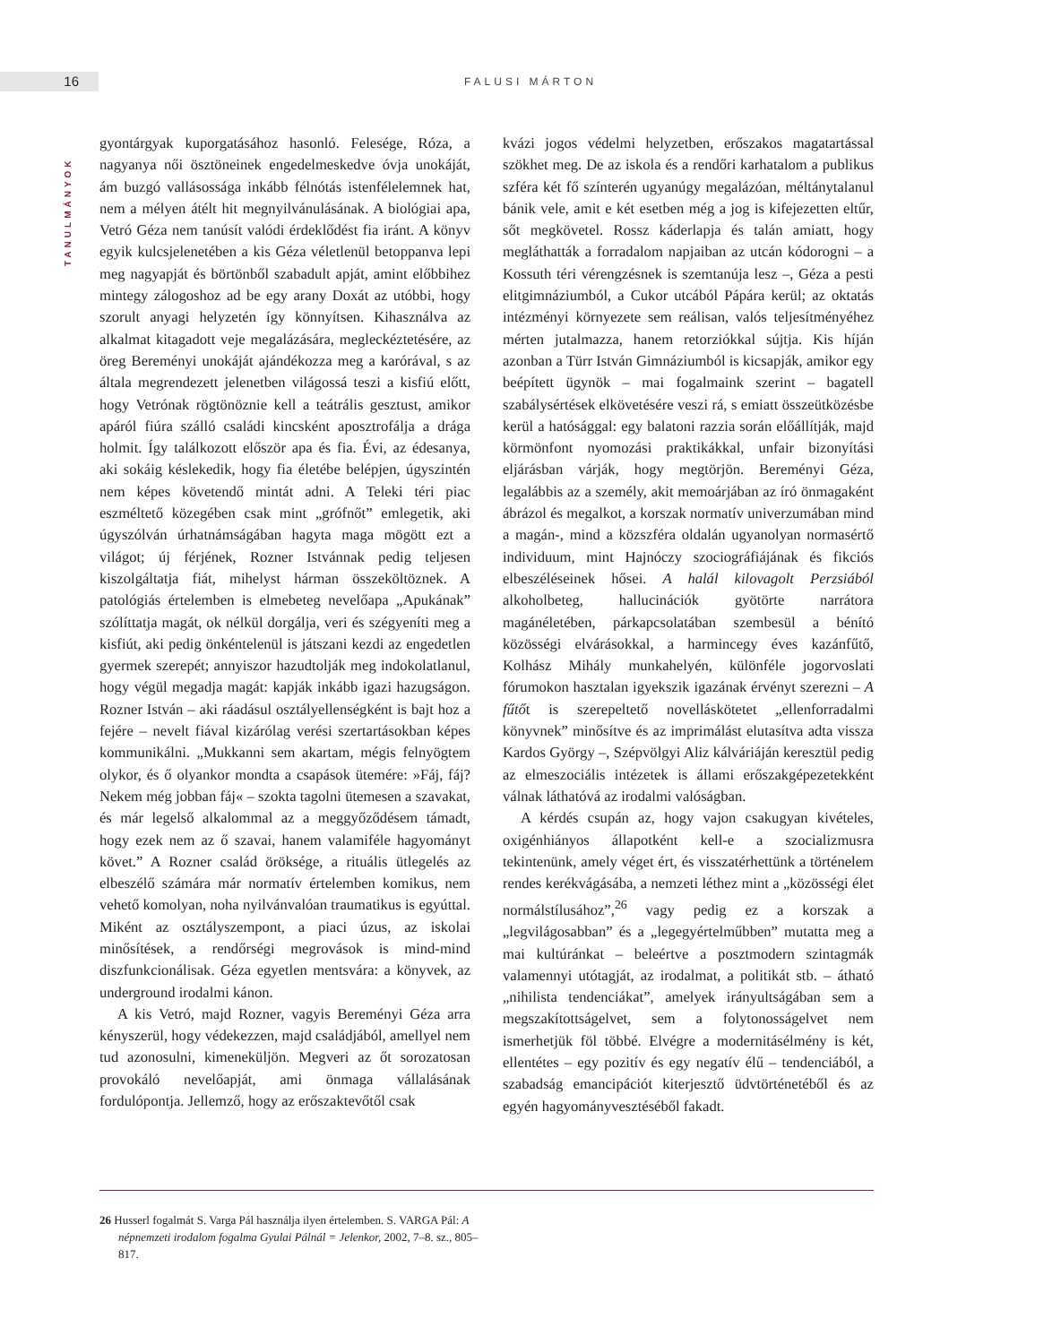16 FALUSI MÁRTON
TANULMÁNYOK
gyontárgyak kuporgatásához hasonló. Felesége, Róza, a nagyanya női ösztöneinek engedelmeskedve óvja unokáját, ám buzgó vallásossága inkább félnótás istenfélelemnek hat, nem a mélyen átélt hit megnyilvánulásának. A biológiai apa, Vetró Géza nem tanúsít valódi érdeklődést fia iránt. A könyv egyik kulcsjelenetében a kis Géza véletlenül betoppanva lepi meg nagyapját és börtönből szabadult apját, amint előbbihez mintegy zálogoshoz ad be egy arany Doxát az utóbbi, hogy szorult anyagi helyzetén így könnyítsen. Kihasználva az alkalmat kitagadott veje megalázására, megleckéztetésére, az öreg Bereményi unokáját ajándékozza meg a karórával, s az általa megrendezett jelenetben világossá teszi a kisfiú előtt, hogy Vetrónak rögtönöznie kell a teátrális gesztust, amikor apáról fiúra szálló családi kincsként aposztrofálja a drága holmit. Így találkozott először apa és fia. Évi, az édesanya, aki sokáig késlekedik, hogy fia életébe belépjen, úgyszintén nem képes követendő mintát adni. A Teleki téri piac eszméltető közegében csak mint „grófnőt” emlegetik, aki úgyszólván úrhatnámságában hagyta maga mögött ezt a világot; új férjének, Rozner Istvánnak pedig teljesen kiszolgáltatja fiát, mihelyst hárman összeköltöznek. A patológiás értelemben is elmebeteg nevelőapa „Apukának” szólíttatja magát, ok nélkül dorgálja, veri és szégyeníti meg a kisfiút, aki pedig önkéntelenül is játszani kezdi az engedetlen gyermek szerepét; annyiszor hazudtolják meg indokolatlanul, hogy végül megadja magát: kapják inkább igazi hazugságon. Rozner István – aki ráadásul osztályellenségként is bajt hoz a fejére – nevelt fiával kizárólag verési szertartásokban képes kommunikálni. „Mukkanni sem akartam, mégis felnyögtem olykor, és ő olyankor mondta a csapások ütemére: »Fáj, fáj? Nekem még jobban fáj« – szokta tagolni ütemesen a szavakat, és már legelső alkalommal az a meggyőződésem támadt, hogy ezek nem az ő szavai, hanem valamiféle hagyományt követ.” A Rozner család öröksége, a rituális ütlegelés az elbeszélő számára már normatív értelemben komikus, nem vehető komolyan, noha nyilvánvalóan traumatikus is egyúttal. Miként az osztályszempont, a piaci úzus, az iskolai minősítések, a rendőrségi megrovások is mind-mind diszfunkcionálisak. Géza egyetlen mentsvára: a könyvek, az underground irodalmi kánon.
A kis Vetró, majd Rozner, vagyis Bereményi Géza arra kényszerül, hogy védekezzen, majd családjából, amellyel nem tud azonosulni, kimeneküljön. Megveri az őt sorozatosan provokáló nevelőapját, ami önmaga vállalásának fordulópontja. Jellemző, hogy az erőszaktevőtől csak
kvázi jogos védelmi helyzetben, erőszakos magatartással szökhet meg. De az iskola és a rendőri karhatalom a publikus szféra két fő színterén ugyanúgy megalázóan, méltánytalanul bánik vele, amit e két esetben még a jog is kifejezetten eltűr, sőt megkövetel. Rossz káderlapja és talán amiatt, hogy megláthatták a forradalom napjaiban az utcán kódorogni – a Kossuth téri vérengzésnek is szemtanúja lesz –, Géza a pesti elitgimnáziumból, a Cukor utcából Pápára kerül; az oktatás intézményi környezete sem reálisan, valós teljesítményéhez mérten jutalmazza, hanem retorziókkal sújtja. Kis híján azonban a Türr István Gimnáziumból is kicsapják, amikor egy beépített ügynök – mai fogalmaink szerint – bagatell szabálysértések elkövetésére veszi rá, s emiatt összeütközésbe kerül a hatósággal: egy balatoni razzia során előállítják, majd körmönfont nyomozási praktikákkal, unfair bizonyítási eljárásban várják, hogy megtörjön. Bereményi Géza, legalábbis az a személy, akit memoárjában az író önmagaként ábrázol és megalkot, a korszak normatív univerzumában mind a magán-, mind a közszféra oldalán ugyanolyan normasértő individuum, mint Hajnóczy szociográfiájának és fikciós elbeszéléseinek hősei. A halál kilovagolt Perzsiából alkoholbeteg, hallucinációk gyötörte narrátora magánéletében, párkapcsolatában szembesül a bénító közösségi elvárásokkal, a harmincegy éves kazánfűtő, Kolhász Mihály munkahelyén, különféle jogorvoslati fórumokon hasztalan igyekszik igazának érvényt szerezni – A fűtőt is szerepeltető novelláskötetet „ellenforradalmi könyvnek” minősítve és az imprimálást elutasítva adta vissza Kardos György –, Szépvölgyi Aliz kálváriáján keresztül pedig az elmeszociális intézetek is állami erőszakgépezetekként válnak láthatóvá az irodalmi valóságban.
A kérdés csupán az, hogy vajon csakugyan kivételes, oxigénhiányos állapotként kell-e a szocializmusra tekintenünk, amely véget ért, és visszatérhettünk a történelem rendes kerékvágásába, a nemzeti léthez mint a „közösségi élet normálstílusához”,<sup>26</sup> vagy pedig ez a korszak a „legvilágosabban” és a „legegyértelműbben” mutatta meg a mai kultúránkat – beleértve a posztmodern szintagmák valamennyi utótagját, az irodalmat, a politikát stb. – átható „nihilista tendenciákat”, amelyek irányultságában sem a megszakítottságelvet, sem a folytonosságelvet nem ismerhetjük föl többé. Elvégre a modernitásélmény is két, ellentétes – egy pozitív és egy negatív élű – tendenciából, a szabadság emancipációt kiterjesztő üdvtörténetéből és az egyén hagyományvesztéséből fakadt.
26 Husserl fogalmát S. Varga Pál használja ilyen értelemben. S. VARGA Pál: A népnemzeti irodalom fogalma Gyulai Pálnál = Jelenkor, 2002, 7–8. sz., 805–817.